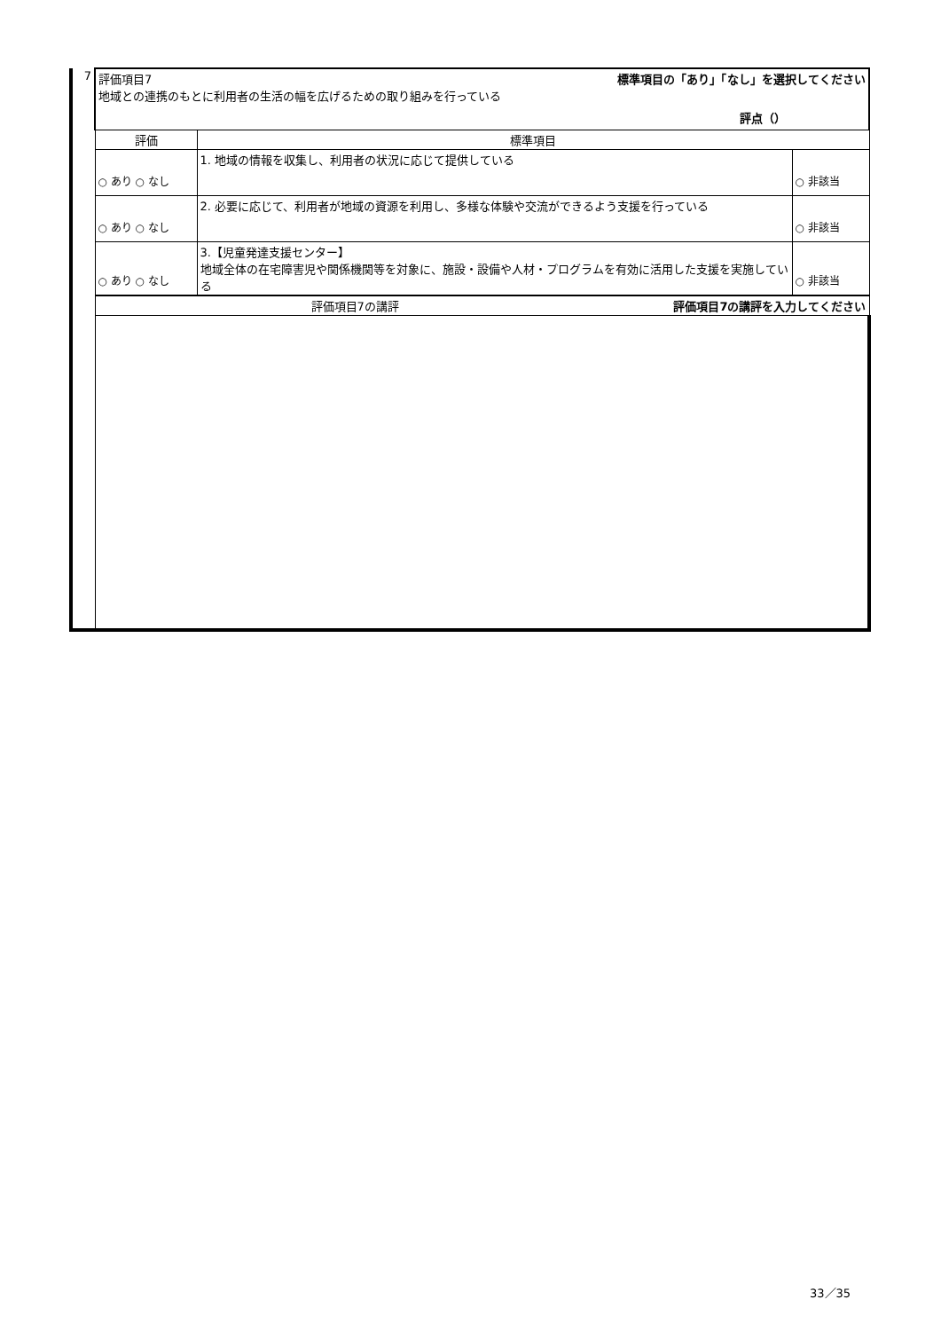| 7 | 評価項目7 標準項目の「あり」「なし」を選択してください 地域との連携のもとに利用者の生活の幅を広げるための取り組みを行っている 評点（） | | |
| | 評価 | 標準項目 | |
| | ○ あり ○ なし | 1. 地域の情報を収集し、利用者の状況に応じて提供している | ○ 非該当 |
| | ○ あり ○ なし | 2. 必要に応じて、利用者が地域の資源を利用し、多様な体験や交流ができるよう支援を行っている | ○ 非該当 |
| | ○ あり ○ なし | 3.【児童発達支援センター】 地域全体の在宅障害児や関係機関等を対象に、施設・設備や人材・プログラムを有効に活用した支援を実施している | ○ 非該当 |
| | 評価項目7の講評 評価項目7の講評を入力してください | | |
33／35